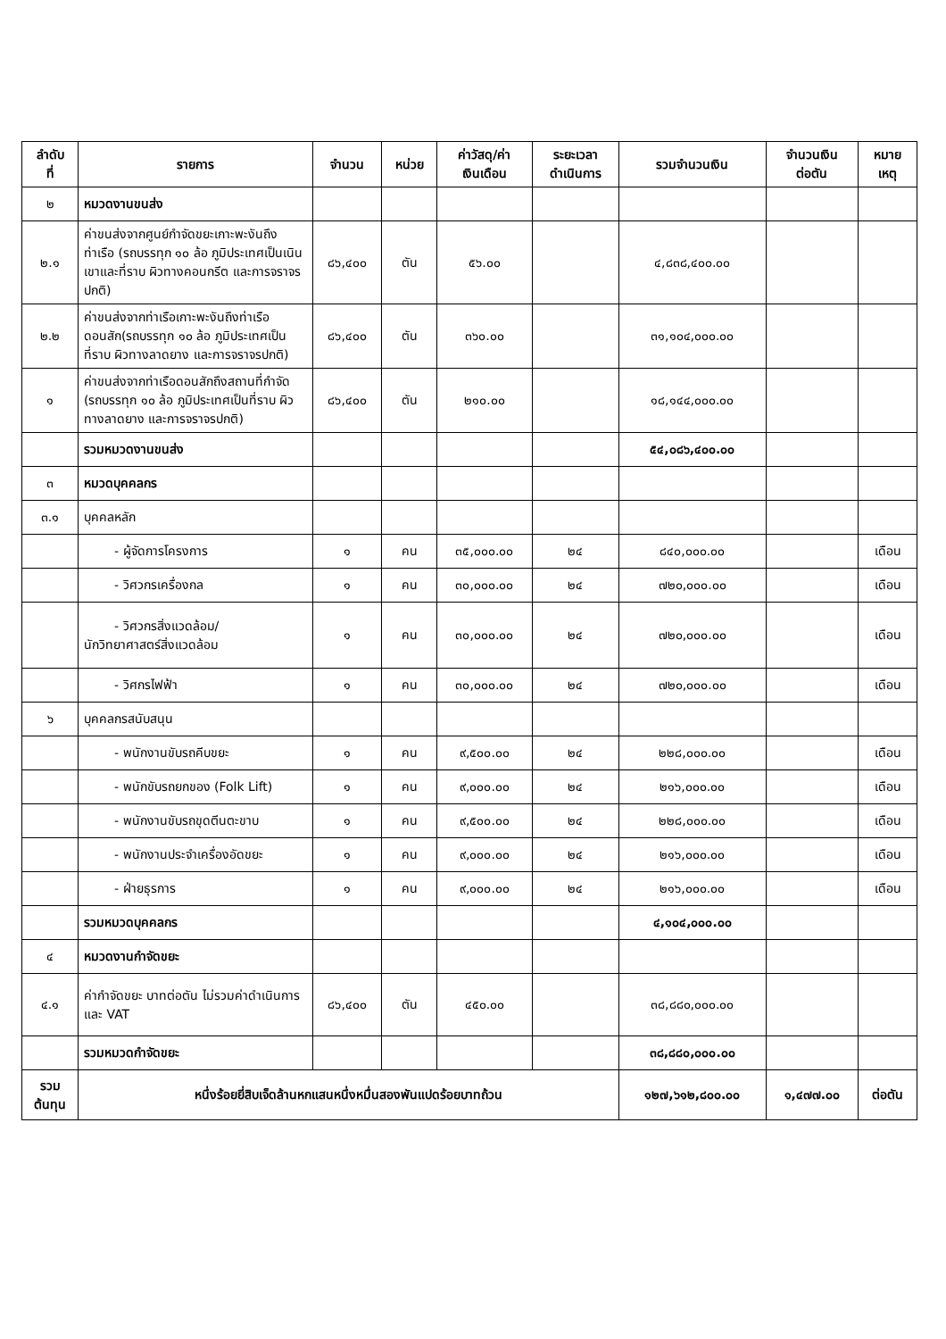| ลำดับ ที่ | รายการ | จำนวน | หน่วย | ค่าวัสดุ/ค่า เงินเดือน | ระยะเวลา ดำเนินการ | รวมจำนวนเงิน | จำนวนเงิน ต่อตัน | หมาย เหตุ |
| --- | --- | --- | --- | --- | --- | --- | --- | --- |
| ๒ | หมวดงานขนส่ง | | | | | | | |
| ๒.๑ | ค่าขนส่งจากศูนย์กำจัดขยะเกาะพะงันถึงท่าเรือ (รถบรรทุก ๑๐ ล้อ ภูมิประเทศเป็นเนินเขาและที่ราบ ผิวทางคอนกรีต และการจราจรปกติ) | ๘๖,๔๐๐ | ตัน | ๕๖.๐๐ | | ๔,๘๓๘,๔๐๐.๐๐ | | |
| ๒.๒ | ค่าขนส่งจากท่าเรือเกาะพะงันถึงท่าเรือดอนสัก(รถบรรทุก ๑๐ ล้อ ภูมิประเทศเป็นที่ราบ ผิวทางลาดยาง และการจราจรปกติ) | ๘๖,๔๐๐ | ตัน | ๓๖๐.๐๐ | | ๓๑,๑๐๔,๐๐๐.๐๐ | | |
| ๑ | ค่าขนส่งจากท่าเรือดอนสักถึงสถานที่กำจัด (รถบรรทุก ๑๐ ล้อ ภูมิประเทศเป็นที่ราบ ผิวทางลาดยาง และการจราจรปกติ) | ๘๖,๔๐๐ | ตัน | ๒๑๐.๐๐ | | ๑๘,๑๔๔,๐๐๐.๐๐ | | |
| | รวมหมวดงานขนส่ง | | | | | ๕๔,๐๘๖,๔๐๐.๐๐ | | |
| ๓ | หมวดบุคคลกร | | | | | | | |
| ๓.๑ | บุคคลหลัก | | | | | | | |
| | - ผู้จัดการโครงการ | ๑ | คน | ๓๕,๐๐๐.๐๐ | ๒๔ | ๘๔๐,๐๐๐.๐๐ | | เดือน |
| | - วิศวกรเครื่องกล | ๑ | คน | ๓๐,๐๐๐.๐๐ | ๒๔ | ๗๒๐,๐๐๐.๐๐ | | เดือน |
| | - วิศวกรสิ่งแวดล้อม/ นักวิทยาศาสตร์สิ่งแวดล้อม | ๑ | คน | ๓๐,๐๐๐.๐๐ | ๒๔ | ๗๒๐,๐๐๐.๐๐ | | เดือน |
| | - วิศกรไฟฟ้า | ๑ | คน | ๓๐,๐๐๐.๐๐ | ๒๔ | ๗๒๐,๐๐๐.๐๐ | | เดือน |
| ๖ | บุคคลกรสนับสนุน | | | | | | | |
| | - พนักงานขับรถคีบขยะ | ๑ | คน | ๙,๕๐๐.๐๐ | ๒๔ | ๒๒๘,๐๐๐.๐๐ | | เดือน |
| | - พนักขับรถยกของ (Folk Lift) | ๑ | คน | ๙,๐๐๐.๐๐ | ๒๔ | ๒๑๖,๐๐๐.๐๐ | | เดือน |
| | - พนักงานขับรถขุดตีนตะขาบ | ๑ | คน | ๙,๕๐๐.๐๐ | ๒๔ | ๒๒๘,๐๐๐.๐๐ | | เดือน |
| | - พนักงานประจำเครื่องอัดขยะ | ๑ | คน | ๙,๐๐๐.๐๐ | ๒๔ | ๒๑๖,๐๐๐.๐๐ | | เดือน |
| | - ฝ่ายธุรการ | ๑ | คน | ๙,๐๐๐.๐๐ | ๒๔ | ๒๑๖,๐๐๐.๐๐ | | เดือน |
| | รวมหมวดบุคคลกร | | | | | ๔,๑๐๔,๐๐๐.๐๐ | | |
| ๔ | หมวดงานกำจัดขยะ | | | | | | | |
| ๔.๑ | ค่ากำจัดขยะ บาทต่อตัน ไม่รวมค่าดำเนินการและ VAT | ๘๖,๔๐๐ | ตัน | ๔๕๐.๐๐ | | ๓๘,๘๘๐,๐๐๐.๐๐ | | |
| | รวมหมวดกำจัดขยะ | | | | | ๓๘,๘๘๐,๐๐๐.๐๐ | | |
| รวม ต้นทุน | หนึ่งร้อยยี่สิบเจ็ดล้านหกแสนหนึ่งหมื่นสองพันแปดร้อยบาทถ้วน | | | | | ๑๒๗,๖๑๒,๘๐๐.๐๐ | ๑,๔๗๗.๐๐ | ต่อตัน |